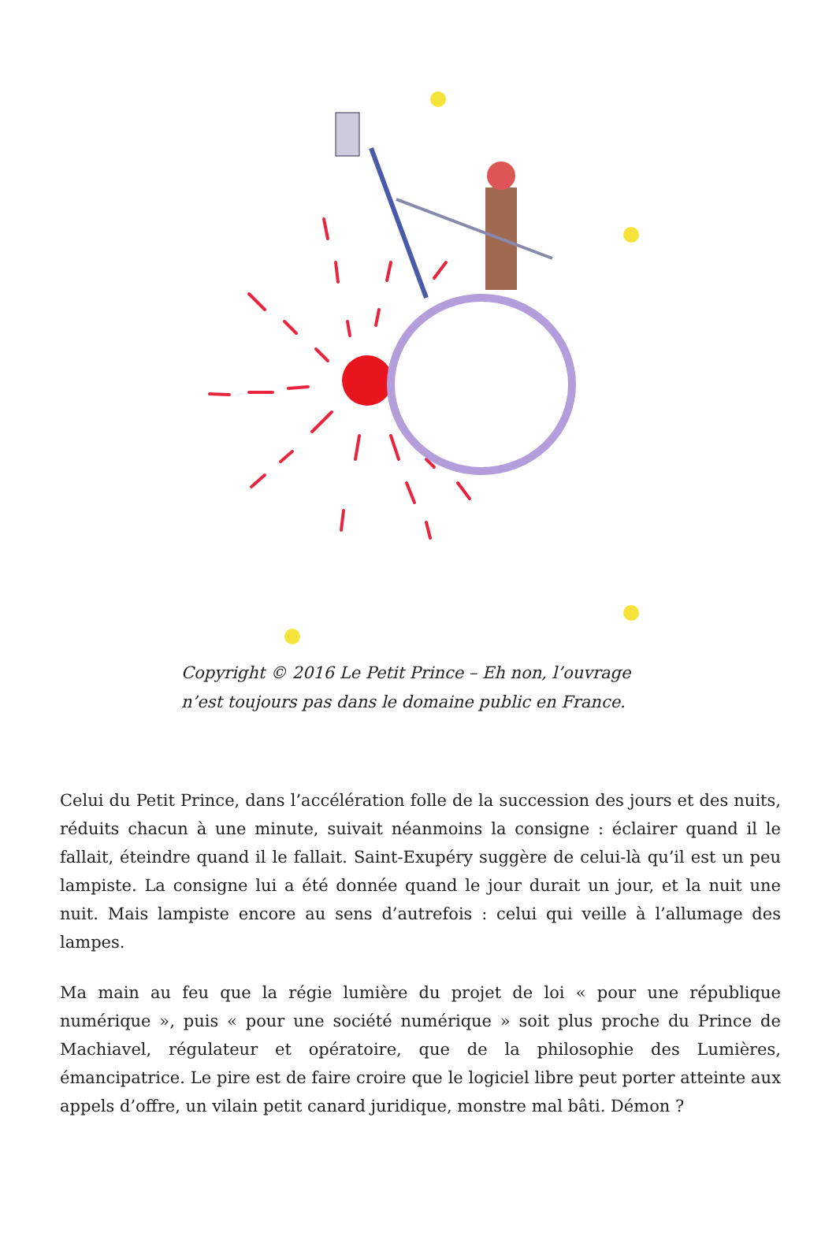Copyright © 2016 Le Petit Prince – Eh non, l’ouvrage n’est toujours pas dans le domaine public en France.
Celui du Petit Prince, dans l’accélération folle de la succession des jours et des nuits, réduits chacun à une minute, suivait néanmoins la consigne : éclairer quand il le fallait, éteindre quand il le fallait. Saint-Exupéry suggère de celui-là qu’il est un peu lampiste. La consigne lui a été donnée quand le jour durait un jour, et la nuit une nuit. Mais lampiste encore au sens d’autrefois : celui qui veille à l’allumage des lampes.
Ma main au feu que la régie lumière du projet de loi « pour une république numérique », puis « pour une société numérique » soit plus proche du Prince de Machiavel, régulateur et opératoire, que de la philosophie des Lumières, émancipatrice. Le pire est de faire croire que le logiciel libre peut porter atteinte aux appels d’offre, un vilain petit canard juridique, monstre mal bâti. Démon ?